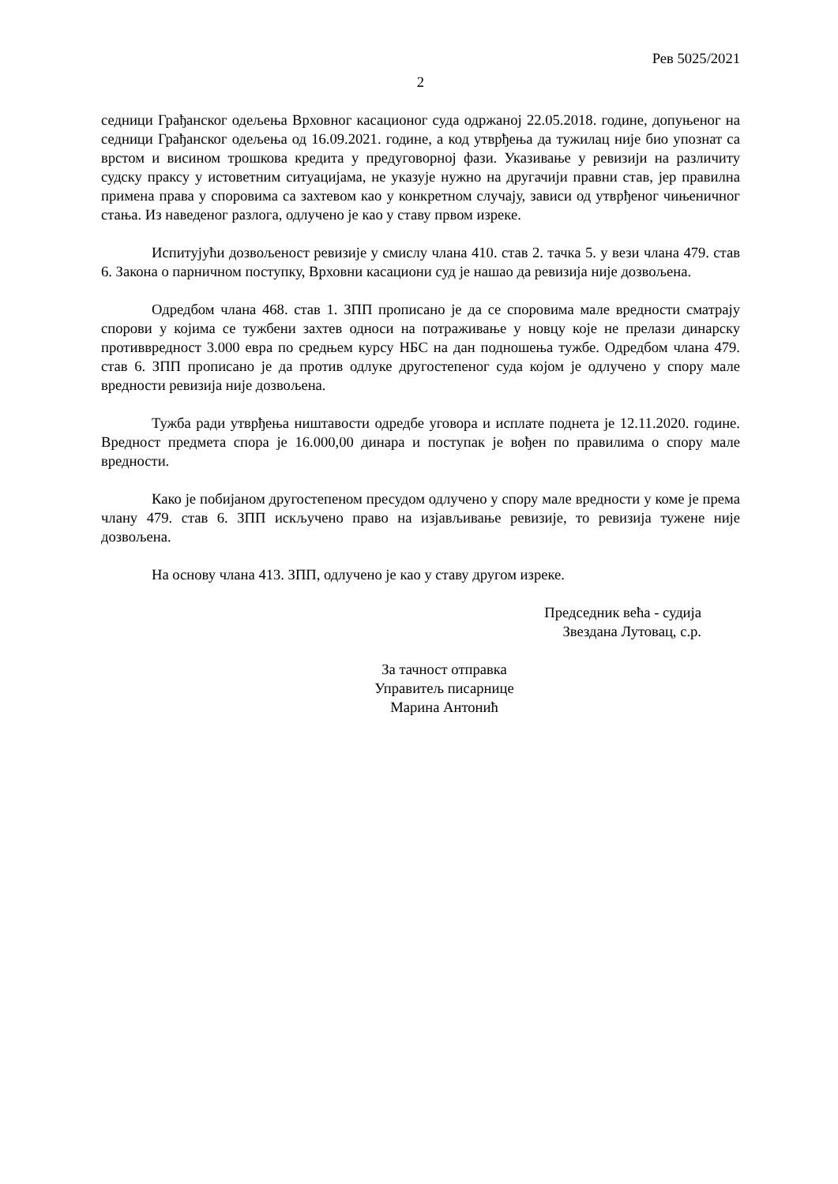Рев 5025/2021
2
седници Грађанског одељења Врховног касационог суда одржаној 22.05.2018. године, допуњеног на седници Грађанског одељења од 16.09.2021. године, а код утврђења да тужилац није био упознат са врстом и висином трошкова кредита у предуговорној фази. Указивање у ревизији на различиту судску праксу у истоветним ситуацијама, не указује нужно на другачији правни став, јер правилна примена права у споровима са захтевом као у конкретном случају, зависи од утврђеног чињеничног стања. Из наведеног разлога, одлучено је као у ставу првом изреке.
Испитујући дозвољеност ревизије у смислу члана 410. став 2. тачка 5. у вези члана 479. став 6. Закона о парничном поступку, Врховни касациони суд је нашао да ревизија није дозвољена.
Одредбом члана 468. став 1. ЗПП прописано је да се споровима мале вредности сматрају спорови у којима се тужбени захтев односи на потраживање у новцу које не прелази динарску противвредност 3.000 евра по средњем курсу НБС на дан подношења тужбе. Одредбом члана 479. став 6. ЗПП прописано је да против одлуке другостепеног суда којом је одлучено у спору мале вредности ревизија није дозвољена.
Тужба ради утврђења ништавости одредбе уговора и исплате поднета је 12.11.2020. године. Вредност предмета спора је 16.000,00 динара и поступак је вођен по правилима о спору мале вредности.
Како је побијаном другостепеном пресудом одлучено у спору мале вредности у коме је према члану 479. став 6. ЗПП искључено право на изјављивање ревизије, то ревизија тужене није дозвољена.
На основу члана 413. ЗПП, одлучено је као у ставу другом изреке.
Председник већа - судија
Звездана Лутовац, с.р.
За тачност отправка
Управитељ писарнице
Марина Антонић